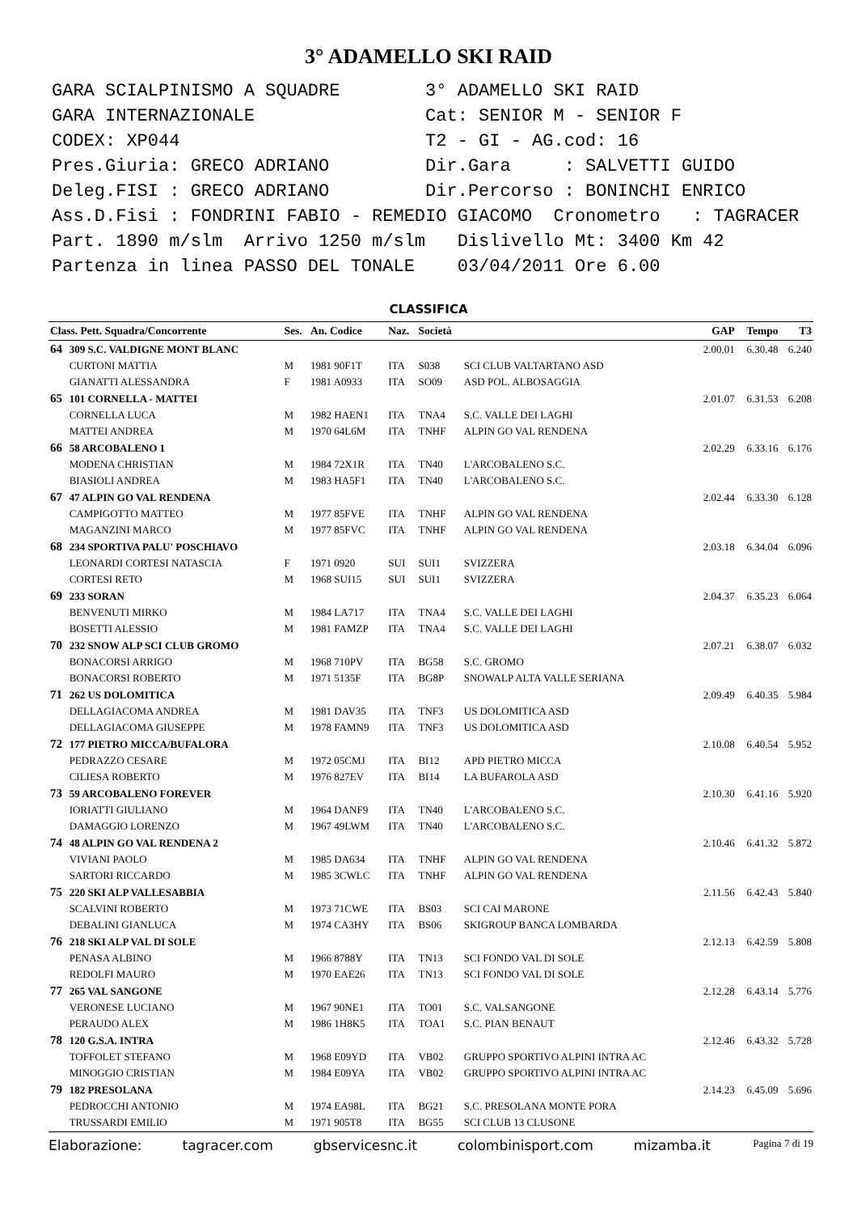3° ADAMELLO SKI RAID
GARA SCIALPINISMO A SQUADRE        3° ADAMELLO SKI RAID
GARA INTERNAZIONALE                Cat: SENIOR M - SENIOR F
CODEX: XP044                       T2 - GI - AG.cod: 16
Pres.Giuria: GRECO ADRIANO         Dir.Gara     : SALVETTI GUIDO
Deleg.FISI : GRECO ADRIANO         Dir.Percorso : BONINCHI ENRICO
Ass.D.Fisi : FONDRINI FABIO - REMEDIO GIACOMO  Cronometro   : TAGRACER
Part. 1890 m/slm  Arrivo 1250 m/slm   Dislivello Mt: 3400 Km 42
Partenza in linea PASSO DEL TONALE    03/04/2011 Ore 6.00
CLASSIFICA
| Class. Pett. Squadra/Concorrente | | Ses. | An. Codice | Naz. | Società | | GAP | Tempo | T3 |
| --- | --- | --- | --- | --- | --- | --- | --- | --- | --- |
| 64 | 309 S.C. VALDIGNE MONT BLANC | | | | | | 2.00.01 | 6.30.48 | 6.240 |
| | CURTONI MATTIA | M | 1981 90F1T | ITA | S038 | SCI CLUB VALTARTANO ASD | | | |
| | GIANATTI ALESSANDRA | F | 1981 A0933 | ITA | SO09 | ASD POL. ALBOSAGGIA | | | |
| 65 | 101 CORNELLA - MATTEI | | | | | | 2.01.07 | 6.31.53 | 6.208 |
| | CORNELLA LUCA | M | 1982 HAEN1 | ITA | TNA4 | S.C. VALLE DEI LAGHI | | | |
| | MATTEI ANDREA | M | 1970 64L6M | ITA | TNHF | ALPIN GO VAL RENDENA | | | |
| 66 | 58 ARCOBALENO 1 | | | | | | 2.02.29 | 6.33.16 | 6.176 |
| | MODENA CHRISTIAN | M | 1984 72X1R | ITA | TN40 | L'ARCOBALENO S.C. | | | |
| | BIASIOLI ANDREA | M | 1983 HA5F1 | ITA | TN40 | L'ARCOBALENO S.C. | | | |
| 67 | 47 ALPIN GO VAL RENDENA | | | | | | 2.02.44 | 6.33.30 | 6.128 |
| | CAMPIGOTTO MATTEO | M | 1977 85FVE | ITA | TNHF | ALPIN GO VAL RENDENA | | | |
| | MAGANZINI MARCO | M | 1977 85FVC | ITA | TNHF | ALPIN GO VAL RENDENA | | | |
| 68 | 234 SPORTIVA PALU' POSCHIAVO | | | | | | 2.03.18 | 6.34.04 | 6.096 |
| | LEONARDI CORTESI NATASCIA | F | 1971 0920 | SUI | SUI1 | SVIZZERA | | | |
| | CORTESI RETO | M | 1968 SUI15 | SUI | SUI1 | SVIZZERA | | | |
| 69 | 233 SORAN | | | | | | 2.04.37 | 6.35.23 | 6.064 |
| | BENVENUTI MIRKO | M | 1984 LA717 | ITA | TNA4 | S.C. VALLE DEI LAGHI | | | |
| | BOSETTI ALESSIO | M | 1981 FAMZP | ITA | TNA4 | S.C. VALLE DEI LAGHI | | | |
| 70 | 232 SNOW ALP SCI CLUB GROMO | | | | | | 2.07.21 | 6.38.07 | 6.032 |
| | BONACORSI ARRIGO | M | 1968 710PV | ITA | BG58 | S.C. GROMO | | | |
| | BONACORSI ROBERTO | M | 1971 5135F | ITA | BG8P | SNOWALP ALTA VALLE SERIANA | | | |
| 71 | 262 US DOLOMITICA | | | | | | 2.09.49 | 6.40.35 | 5.984 |
| | DELLAGIACOMA ANDREA | M | 1981 DAV35 | ITA | TNF3 | US DOLOMITICA ASD | | | |
| | DELLAGIACOMA GIUSEPPE | M | 1978 FAMN9 | ITA | TNF3 | US DOLOMITICA ASD | | | |
| 72 | 177 PIETRO MICCA/BUFALORA | | | | | | 2.10.08 | 6.40.54 | 5.952 |
| | PEDRAZZO CESARE | M | 1972 05CMJ | ITA | BI12 | APD PIETRO MICCA | | | |
| | CILIESA ROBERTO | M | 1976 827EV | ITA | BI14 | LA BUFAROLA ASD | | | |
| 73 | 59 ARCOBALENO FOREVER | | | | | | 2.10.30 | 6.41.16 | 5.920 |
| | IORIATTI GIULIANO | M | 1964 DANF9 | ITA | TN40 | L'ARCOBALENO S.C. | | | |
| | DAMAGGIO LORENZO | M | 1967 49LWM | ITA | TN40 | L'ARCOBALENO S.C. | | | |
| 74 | 48 ALPIN GO VAL RENDENA 2 | | | | | | 2.10.46 | 6.41.32 | 5.872 |
| | VIVIANI PAOLO | M | 1985 DA634 | ITA | TNHF | ALPIN GO VAL RENDENA | | | |
| | SARTORI RICCARDO | M | 1985 3CWLC | ITA | TNHF | ALPIN GO VAL RENDENA | | | |
| 75 | 220 SKI ALP VALLESABBIA | | | | | | 2.11.56 | 6.42.43 | 5.840 |
| | SCALVINI ROBERTO | M | 1973 71CWE | ITA | BS03 | SCI CAI MARONE | | | |
| | DEBALINI GIANLUCA | M | 1974 CA3HY | ITA | BS06 | SKIGROUP BANCA LOMBARDA | | | |
| 76 | 218 SKI ALP VAL DI SOLE | | | | | | 2.12.13 | 6.42.59 | 5.808 |
| | PENASA ALBINO | M | 1966 8788Y | ITA | TN13 | SCI FONDO VAL DI SOLE | | | |
| | REDOLFI MAURO | M | 1970 EAE26 | ITA | TN13 | SCI FONDO VAL DI SOLE | | | |
| 77 | 265 VAL SANGONE | | | | | | 2.12.28 | 6.43.14 | 5.776 |
| | VERONESE LUCIANO | M | 1967 90NE1 | ITA | TO01 | S.C. VALSANGONE | | | |
| | PERAUDO ALEX | M | 1986 1H8K5 | ITA | TOA1 | S.C. PIAN BENAUT | | | |
| 78 | 120 G.S.A. INTRA | | | | | | 2.12.46 | 6.43.32 | 5.728 |
| | TOFFOLET STEFANO | M | 1968 E09YD | ITA | VB02 | GRUPPO SPORTIVO ALPINI INTRA AC | | | |
| | MINOGGIO CRISTIAN | M | 1984 E09YA | ITA | VB02 | GRUPPO SPORTIVO ALPINI INTRA AC | | | |
| 79 | 182 PRESOLANA | | | | | | 2.14.23 | 6.45.09 | 5.696 |
| | PEDROCCHI ANTONIO | M | 1974 EA98L | ITA | BG21 | S.C. PRESOLANA MONTE PORA | | | |
| | TRUSSARDI EMILIO | M | 1971 905T8 | ITA | BG55 | SCI CLUB 13 CLUSONE | | | |
Elaborazione: tagracer.com gbservicesnc.it colombinisport.com mizamba.it Pagina 7 di 19